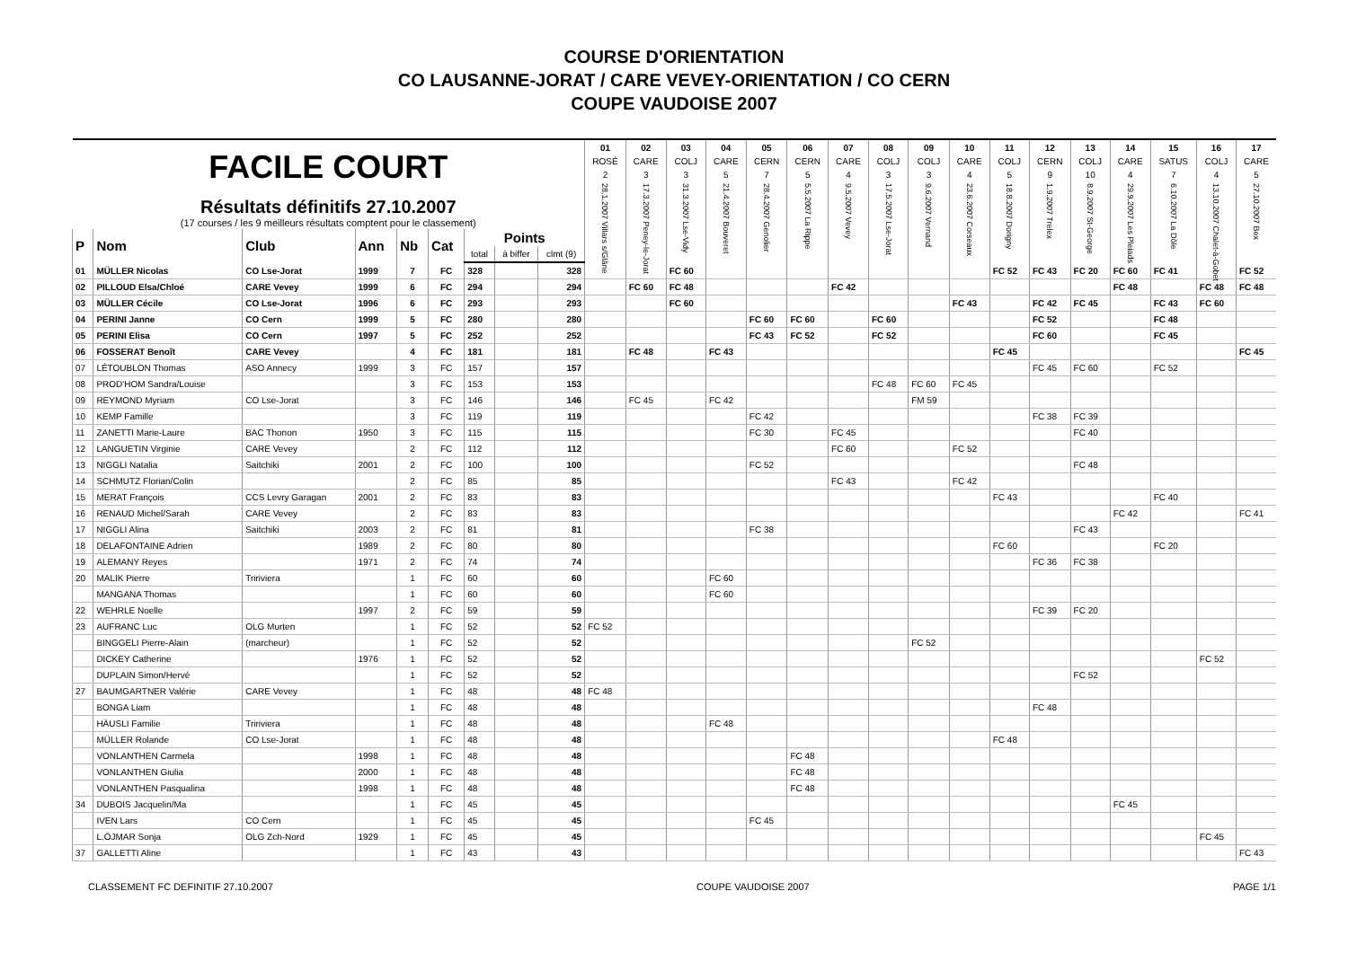COURSE D'ORIENTATION
CO LAUSANNE-JORAT / CARE VEVEY-ORIENTATION / CO CERN
COUPE VAUDOISE 2007
| FACILE COURT Résultats définitifs 27.10.2007 (17 courses / les 9 meilleurs résultats comptent pour le classement) | | | | | | | | | 01 ROSÉ 2 | 02 CARE 3 | 03 COLJ 3 | 04 CARE 5 | 05 CERN 7 | 06 CERN 5 | 07 CARE 4 | 08 COLJ 3 | 09 COLJ 3 | 10 CARE 4 | 11 COLJ 5 | 12 CERN 9 | 13 COLJ 10 | 14 CARE 4 | 15 SATUS 7 | 16 COLJ 4 | 17 CARE 5 |
| --- | --- | --- | --- | --- | --- | --- | --- | --- | --- | --- | --- | --- | --- | --- | --- | --- | --- | --- | --- | --- | --- | --- | --- | --- | --- |
| | | | | | | | | | 28.1.2007 Villars s/Glâne | 17.3.2007 Peney-le-Jorat | 31.3.2007 Lse-Vidy | 21.4.2007 Bouveret | 28.4.2007 Genolier | 5.5.2007 La Rippe | 9.5.2007 Vevey | 17.5.2007 Lse-Jorat | 9.6.2007 Vernand | 23.6.2007 Corseaux | 18.8.2007 Dorigny | 1.9.2007 Trelex | 8.9.2007 St-George | 29.9.2007 Les Pleiads | 6.10.2007 La Dôle | 13.10.2007 Chalet-à-Gobet | 27.10.2007 Bex |
| P | Nom | Club | Ann | Nb | Cat | Points | | | | | | | | | | | | | | | | | | | |
| | | | | | | total | à biffer | clmt (9) | | | | | | | | | | | | | | | | | |
| 01 | MÜLLER Nicolas | CO Lse-Jorat | 1999 | 7 | FC | 328 | | 328 | | | FC 60 | | | | | | | | FC 52 | FC 43 | FC 20 | FC 60 | FC 41 | | FC 52 |
| 02 | PILLOUD Elsa/Chloé | CARE Vevey | 1999 | 6 | FC | 294 | | 294 | | FC 60 | FC 48 | | | | FC 42 | | | | | | | FC 48 | | FC 48 | FC 48 |
| 03 | MÜLLER Cécile | CO Lse-Jorat | 1996 | 6 | FC | 293 | | 293 | | | FC 60 | | | | | | | FC 43 | | FC 42 | FC 45 | | FC 43 | FC 60 | |
| 04 | PERINI Janne | CO Cern | 1999 | 5 | FC | 280 | | 280 | | | | | FC 60 | FC 60 | | FC 60 | | | | FC 52 | | | FC 48 | | |
| 05 | PERINI Elisa | CO Cern | 1997 | 5 | FC | 252 | | 252 | | | | | FC 43 | FC 52 | | FC 52 | | | | FC 60 | | | FC 45 | | |
| 06 | FOSSERAT Benoît | CARE Vevey | | 4 | FC | 181 | | 181 | | FC 48 | | FC 43 | | | | | | | FC 45 | | | | | | FC 45 |
| 07 | LÉTOUBLON Thomas | ASO Annecy | 1999 | 3 | FC | 157 | | 157 | | | | | | | | | | | | FC 45 | FC 60 | | FC 52 | | |
| 08 | PROD'HOM Sandra/Louise | | | 3 | FC | 153 | | 153 | | | | | | | | FC 48 | FC 60 | FC 45 | | | | | | | |
| 09 | REYMOND Myriam | CO Lse-Jorat | | 3 | FC | 146 | | 146 | | FC 45 | | FC 42 | | | | | FM 59 | | | | | | | | |
| 10 | KEMP Famille | | | 3 | FC | 119 | | 119 | | | | | FC 42 | | | | | | | FC 38 | FC 39 | | | | |
| 11 | ZANETTI Marie-Laure | BAC Thonon | 1950 | 3 | FC | 115 | | 115 | | | | | FC 30 | | FC 45 | | | | | | FC 40 | | | | |
| 12 | LANGUETIN Virginie | CARE Vevey | | 2 | FC | 112 | | 112 | | | | | | | FC 60 | | | FC 52 | | | | | | | |
| 13 | NIGGLI Natalia | Saitchiki | 2001 | 2 | FC | 100 | | 100 | | | | | FC 52 | | | | | | | | FC 48 | | | | |
| 14 | SCHMUTZ Florian/Colin | | | 2 | FC | 85 | | 85 | | | | | | | FC 43 | | | FC 42 | | | | | | | |
| 15 | MERAT François | CCS Levry Garagan | 2001 | 2 | FC | 83 | | 83 | | | | | | | | | | | FC 43 | | | | FC 40 | | |
| 16 | RENAUD Michel/Sarah | CARE Vevey | | 2 | FC | 83 | | 83 | | | | | | | | | | | | | | FC 42 | | | FC 41 |
| 17 | NIGGLI Alina | Saitchiki | 2003 | 2 | FC | 81 | | 81 | | | | | FC 38 | | | | | | | | FC 43 | | | | |
| 18 | DELAFONTAINE Adrien | | 1989 | 2 | FC | 80 | | 80 | | | | | | | | | | | FC 60 | | | | FC 20 | | |
| 19 | ALEMANY Reyes | | 1971 | 2 | FC | 74 | | 74 | | | | | | | | | | | | FC 36 | FC 38 | | | | |
| 20 | MALIK Pierre | Tririviera | | 1 | FC | 60 | | 60 | | | | FC 60 | | | | | | | | | | | | | |
| | MANGANA Thomas | | | 1 | FC | 60 | | 60 | | | | FC 60 | | | | | | | | | | | | | |
| 22 | WEHRLE Noelle | | 1997 | 2 | FC | 59 | | 59 | | | | | | | | | | | | FC 39 | FC 20 | | | | |
| 23 | AUFRANC Luc | OLG Murten | | 1 | FC | 52 | | 52 | FC 52 | | | | | | | | | | | | | | | | |
| | BINGGELI Pierre-Alain | (marcheur) | | 1 | FC | 52 | | 52 | | | | | | | | | FC 52 | | | | | | | | |
| | DICKEY Catherine | | 1976 | 1 | FC | 52 | | 52 | | | | | | | | | | | | | | | | FC 52 | |
| | DUPLAIN Simon/Hervé | | | 1 | FC | 52 | | 52 | | | | | | | | | | | | | FC 52 | | | | |
| 27 | BAUMGARTNER Valérie | CARE Vevey | | 1 | FC | 48 | | 48 | FC 48 | | | | | | | | | | | | | | | | |
| | BONGA Liam | | | 1 | FC | 48 | | 48 | | | | | | | | | | | | FC 48 | | | | | |
| | HÄUSLI Familie | Tririviera | | 1 | FC | 48 | | 48 | | | | FC 48 | | | | | | | | | | | | | |
| | MÜLLER Rolande | CO Lse-Jorat | | 1 | FC | 48 | | 48 | | | | | | | | | | | FC 48 | | | | | | |
| | VONLANTHEN Carmela | | 1998 | 1 | FC | 48 | | 48 | | | | | | FC 48 | | | | | | | | | | | |
| | VONLANTHEN Giulia | | 2000 | 1 | FC | 48 | | 48 | | | | | | FC 48 | | | | | | | | | | | |
| | VONLANTHEN Pasqualina | | 1998 | 1 | FC | 48 | | 48 | | | | | | FC 48 | | | | | | | | | | | |
| 34 | DUBOIS Jacquelin/Ma | | | 1 | FC | 45 | | 45 | | | | | | | | | | | | | | FC 45 | | | |
| | IVEN Lars | CO Cern | | 1 | FC | 45 | | 45 | | | | | FC 45 | | | | | | | | | | | | |
| | L.ÖJMAR Sonja | OLG Zch-Nord | 1929 | 1 | FC | 45 | | 45 | | | | | | | | | | | | | | | | FC 45 | |
| 37 | GALLETTI Aline | | | 1 | FC | 43 | | 43 | | | | | | | | | | | | | | | | | FC 43 |
CLASSEMENT FC DEFINITIF 27.10.2007 COUPE VAUDOISE 2007 PAGE 1/1